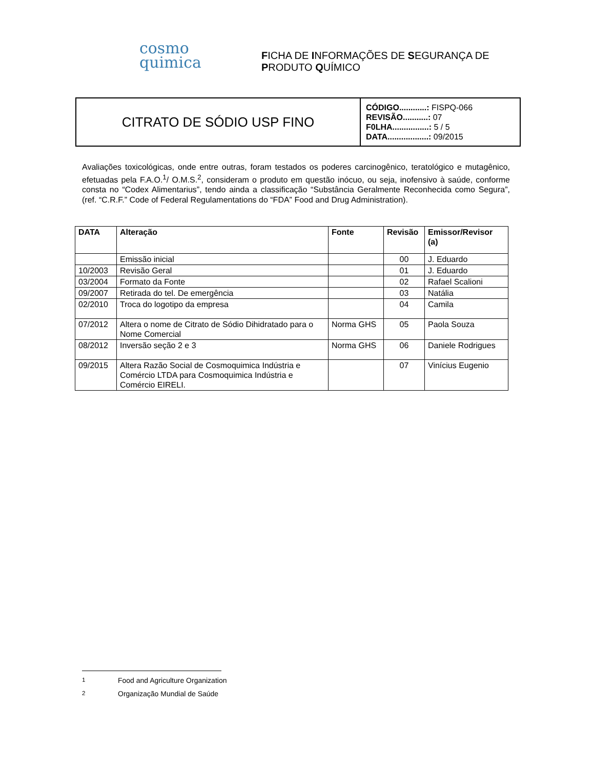cosmo
quimica
FICHA DE INFORMAÇÕES DE SEGURANÇA DE
PRODUTO QUÍMICO
CITRATO DE SÓDIO USP FINO
CÓDIGO............: FISPQ-066
REVISÃO...........: 07
F0LHA................: 5 / 5
DATA..................: 09/2015
Avaliações toxicológicas, onde entre outras, foram testados os poderes carcinogênico, teratológico e mutagênico, efetuadas pela F.A.O.<sup>1</sup>/ O.M.S.<sup>2</sup>, consideram o produto em questão inócuo, ou seja, inofensivo à saúde, conforme consta no “Codex Alimentarius”, tendo ainda a classificação “Substância Geralmente Reconhecida como Segura”, (ref. “C.R.F.” Code of Federal Regulamentations do “FDA” Food and Drug Administration).
| DATA | Alteração | Fonte | Revisão | Emissor/Revisor (a) |
| --- | --- | --- | --- | --- |
| | Emissão inicial | | 00 | J. Eduardo |
| 10/2003 | Revisão Geral | | 01 | J. Eduardo |
| 03/2004 | Formato da Fonte | | 02 | Rafael Scalioni |
| 09/2007 | Retirada do tel. De emergência | | 03 | Natália |
| 02/2010 | Troca do logotipo da empresa | | 04 | Camila |
| 07/2012 | Altera o nome de Citrato de Sódio Dihidratado para o Nome Comercial | Norma GHS | 05 | Paola Souza |
| 08/2012 | Inversão seção 2 e 3 | Norma GHS | 06 | Daniele Rodrigues |
| 09/2015 | Altera Razão Social de Cosmoquimica Indústria e Comércio LTDA para Cosmoquimica Indústria e Comércio EIRELI. | | 07 | Vinícius Eugenio |
<sup>1</sup> Food and Agriculture Organization
<sup>2</sup> Organização Mundial de Saúde